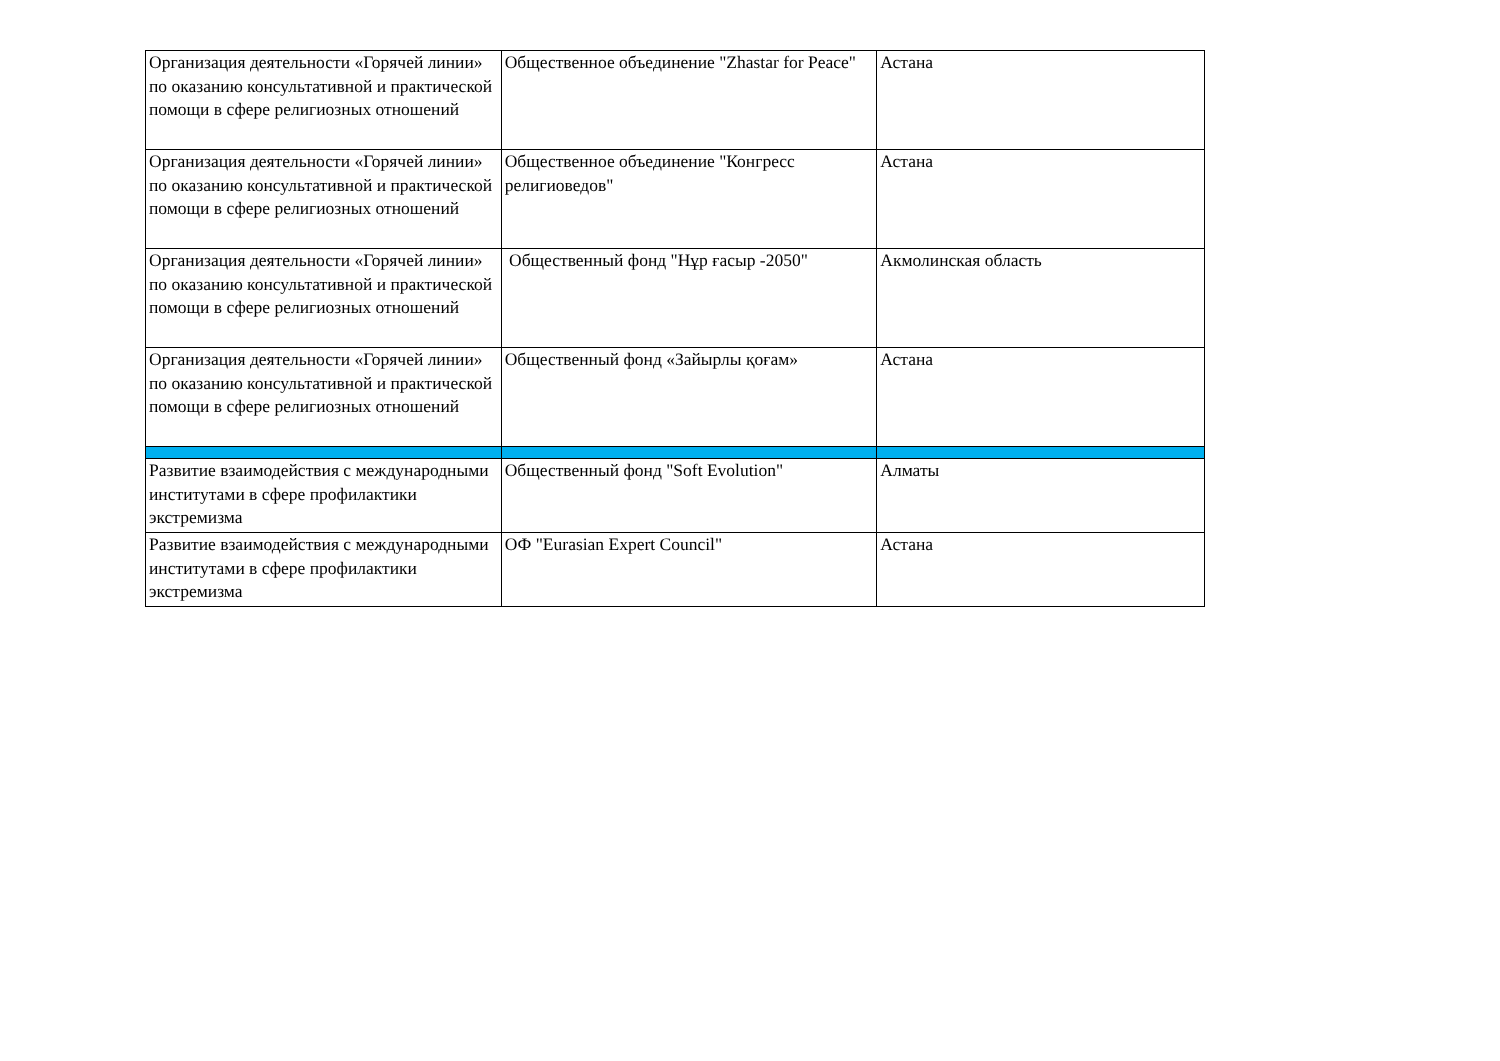| Организация деятельности «Горячей линии» по оказанию консультативной и практической помощи в сфере религиозных отношений | Общественное объединение "Zhastar for Peace" | Астана |
| Организация деятельности «Горячей линии» по оказанию консультативной и практической помощи в сфере религиозных отношений | Общественное объединение "Конгресс религиоведов" | Астана |
| Организация деятельности «Горячей линии» по оказанию консультативной и практической помощи в сфере религиозных отношений | Общественный фонд "Нұр ғасыр -2050" | Акмолинская область |
| Организация деятельности «Горячей линии» по оказанию консультативной и практической помощи в сфере религиозных отношений | Общественный фонд «Зайырлы қоғам» | Астана |
| Развитие взаимодействия с международными институтами в сфере профилактики экстремизма | Общественный фонд "Soft Evolution" | Алматы |
| Развитие взаимодействия с международными институтами в сфере профилактики экстремизма | ОФ "Eurasian Expert Council" | Астана |